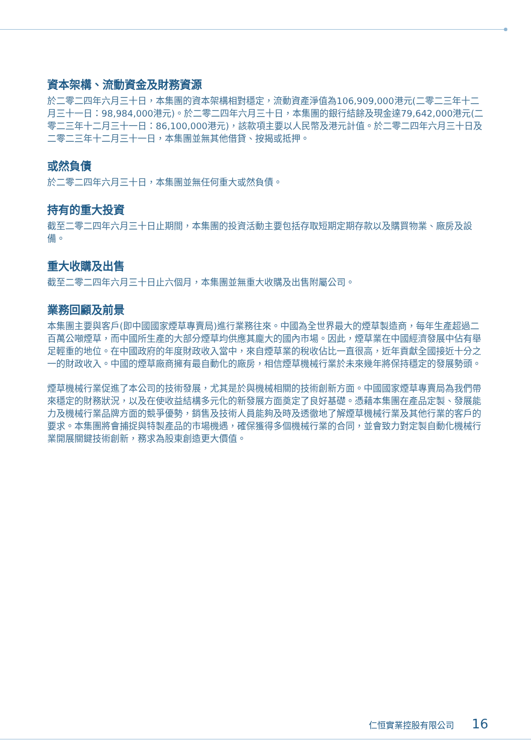資本架構、流動資金及財務資源
於二零二四年六月三十日，本集團的資本架構相對穩定，流動資產淨值為106,909,000港元(二零二三年十二月三十一日：98,984,000港元)。於二零二四年六月三十日，本集團的銀行結餘及現金達79,642,000港元(二零二三年十二月三十一日：86,100,000港元)，該款項主要以人民幣及港元計值。於二零二四年六月三十日及二零二三年十二月三十一日，本集團並無其他借貸、按揭或抵押。
或然負債
於二零二四年六月三十日，本集團並無任何重大或然負債。
持有的重大投資
截至二零二四年六月三十日止期間，本集團的投資活動主要包括存取短期定期存款以及購買物業、廠房及設備。
重大收購及出售
截至二零二四年六月三十日止六個月，本集團並無重大收購及出售附屬公司。
業務回顧及前景
本集團主要與客戶(即中國國家煙草專賣局)進行業務往來。中國為全世界最大的煙草製造商，每年生產超過二百萬公噸煙草，而中國所生產的大部分煙草均供應其龐大的國內市場。因此，煙草業在中國經濟發展中佔有舉足輕重的地位。在中國政府的年度財政收入當中，來自煙草業的稅收佔比一直很高，近年貢獻全國接近十分之一的財政收入。中國的煙草廠商擁有最自動化的廠房，相信煙草機械行業於未來幾年將保持穩定的發展勢頭。
煙草機械行業促進了本公司的技術發展，尤其是於與機械相關的技術創新方面。中國國家煙草專賣局為我們帶來穩定的財務狀況，以及在使收益結構多元化的新發展方面奠定了良好基礎。憑藉本集團在產品定製、發展能力及機械行業品牌方面的競爭優勢，銷售及技術人員能夠及時及透徹地了解煙草機械行業及其他行業的客戶的要求。本集團將會捕捉與特製產品的市場機遇，確保獲得多個機械行業的合同，並會致力對定製自動化機械行業開展關鍵技術創新，務求為股東創造更大價值。
仁恒實業控股有限公司 16